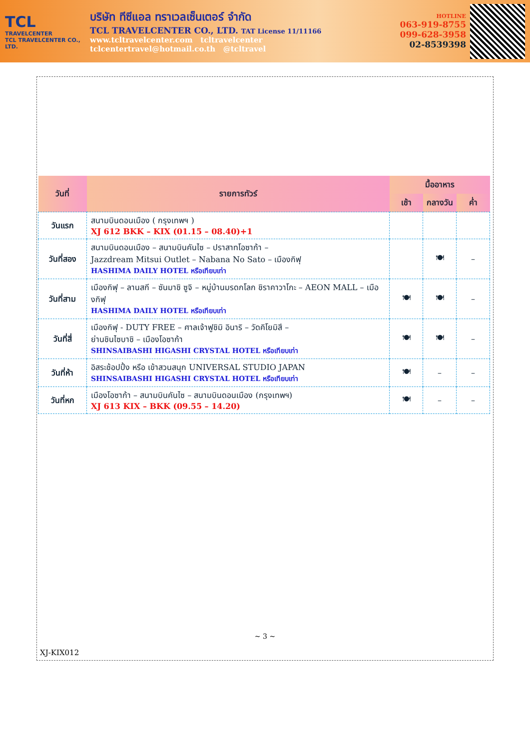TCL
TRAVELCENTER
TCL TRAVELCENTER CO., LTD.
บริษัท ทีซีแอล ทราเวลเซ็นเตอร์ จำกัด
TCL TRAVELCENTER CO., LTD. TAT License 11/11166
www.tcltravelcenter.com tcltravelcenter
tclcentertravel@hotmail.co.th @tcltravel
HOTLINE
063-919-8755
099-628-3958
02-8539398
| วันที่ | รายการทัวร์ | มื้ออาหาร | | |
| --- | --- | --- | --- | --- |
| | | เช้า | กลางวัน | ค่ำ |
| วันแรก | สนามบินดอนเมือง ( กรุงเทพฯ ) XJ 612 BKK – KIX (01.15 – 08.40)+1 | | | |
| วันที่สอง | สนามบินดอนเมือง – สนามบินคันไซ – ปราสาทโอซาก้า – Jazzdream Mitsui Outlet – Nabana No Sato – เมืองกิฟุ HASHIMA DAILY HOTEL หรือเทียบเท่า | | 🍽 | – |
| วันที่สาม | เมืองกิฟุ – ลานสกี – ซันมาชิ ซูจิ – หมู่บ้านมรดกโลก ชิราคาวาโกะ – AEON MALL – เมืองกิฟุ HASHIMA DAILY HOTEL หรือเทียบเท่า | 🍽 | 🍽 | – |
| วันที่สี่ | เมืองกิฟุ - DUTY FREE – ศาลเจ้าฟูชิมิ อินาริ – วัดคิโยมิสึ – ย่านชินไซบาชิ – เมืองโอซาก้า SHINSAIBASHI HIGASHI CRYSTAL HOTEL หรือเทียบเท่า | 🍽 | 🍽 | – |
| วันที่ห้า | อิสระช้อปปิ้ง หรือ เข้าสวนสนุก UNIVERSAL STUDIO JAPAN SHINSAIBASHI HIGASHI CRYSTAL HOTEL หรือเทียบเท่า | 🍽 | – | – |
| วันที่หก | เมืองโอซาก้า – สนามบินคันไซ – สนามบินดอนเมือง (กรุงเทพฯ) XJ 613 KIX – BKK (09.55 – 14.20) | 🍽 | – | – |
~ 3 ~
XJ-KIX012